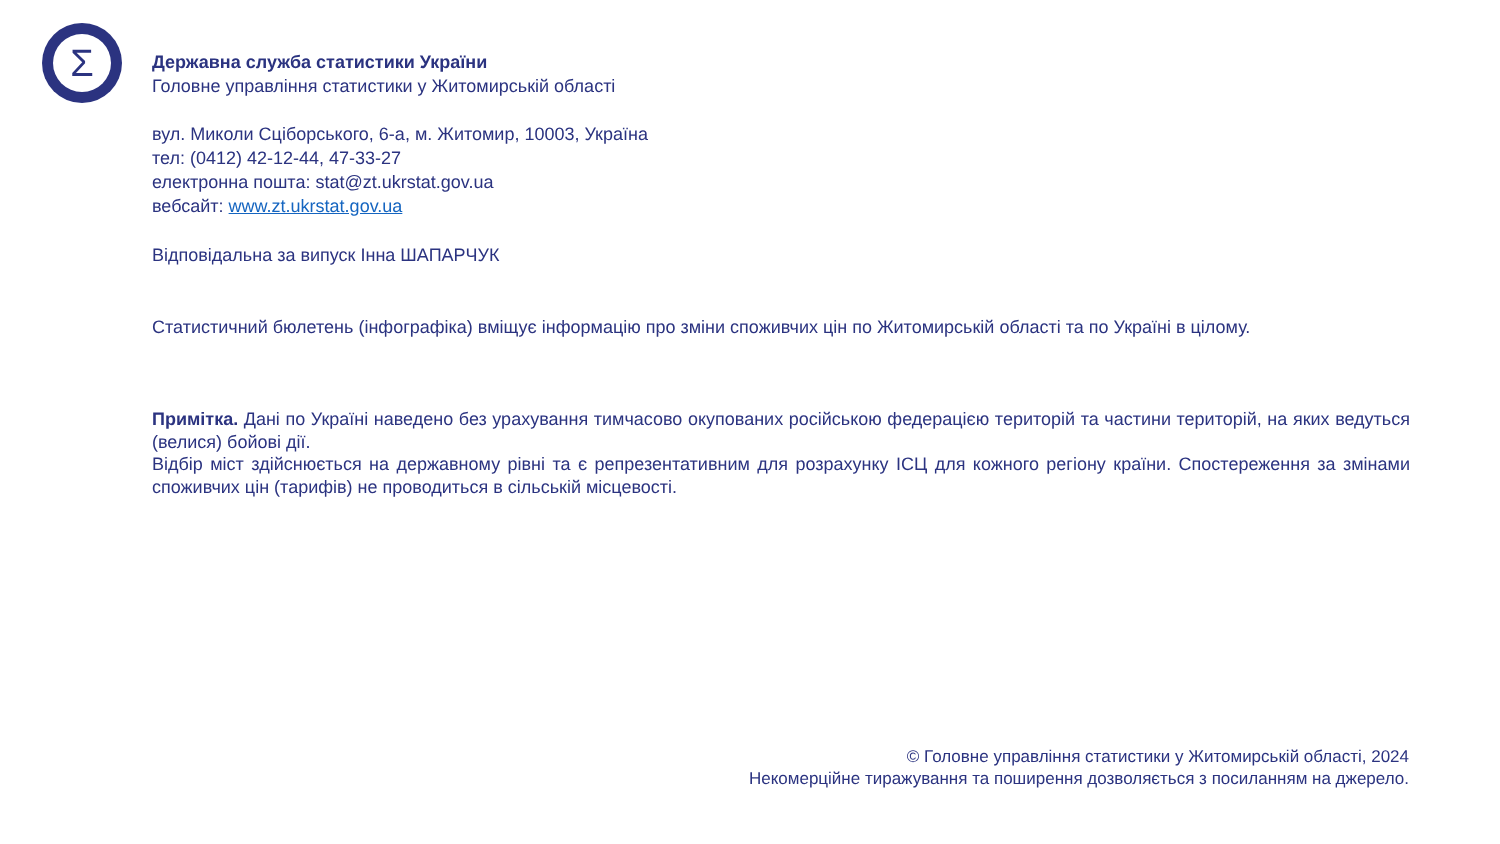Σ
Державна служба статистики України
Головне управління статистики у Житомирській області
вул. Миколи Сціборського, 6-а, м. Житомир, 10003, Україна
тел: (0412) 42-12-44, 47-33-27
електронна пошта: stat@zt.ukrstat.gov.ua
вебсайт: www.zt.ukrstat.gov.ua
Відповідальна за випуск Інна ШАПАРЧУК
Статистичний бюлетень (інфографіка) вміщує інформацію про зміни споживчих цін по Житомирській області та по Україні в цілому.
Примітка. Дані по Україні наведено без урахування тимчасово окупованих російською федерацією територій та частини територій, на яких ведуться (велися) бойові дії.
Відбір міст здійснюється на державному рівні та є репрезентативним для розрахунку ІСЦ для кожного регіону країни. Спостереження за змінами споживчих цін (тарифів) не проводиться в сільській місцевості.
© Головне управління статистики у Житомирській області, 2024
Некомерційне тиражування та поширення дозволяється з посиланням на джерело.